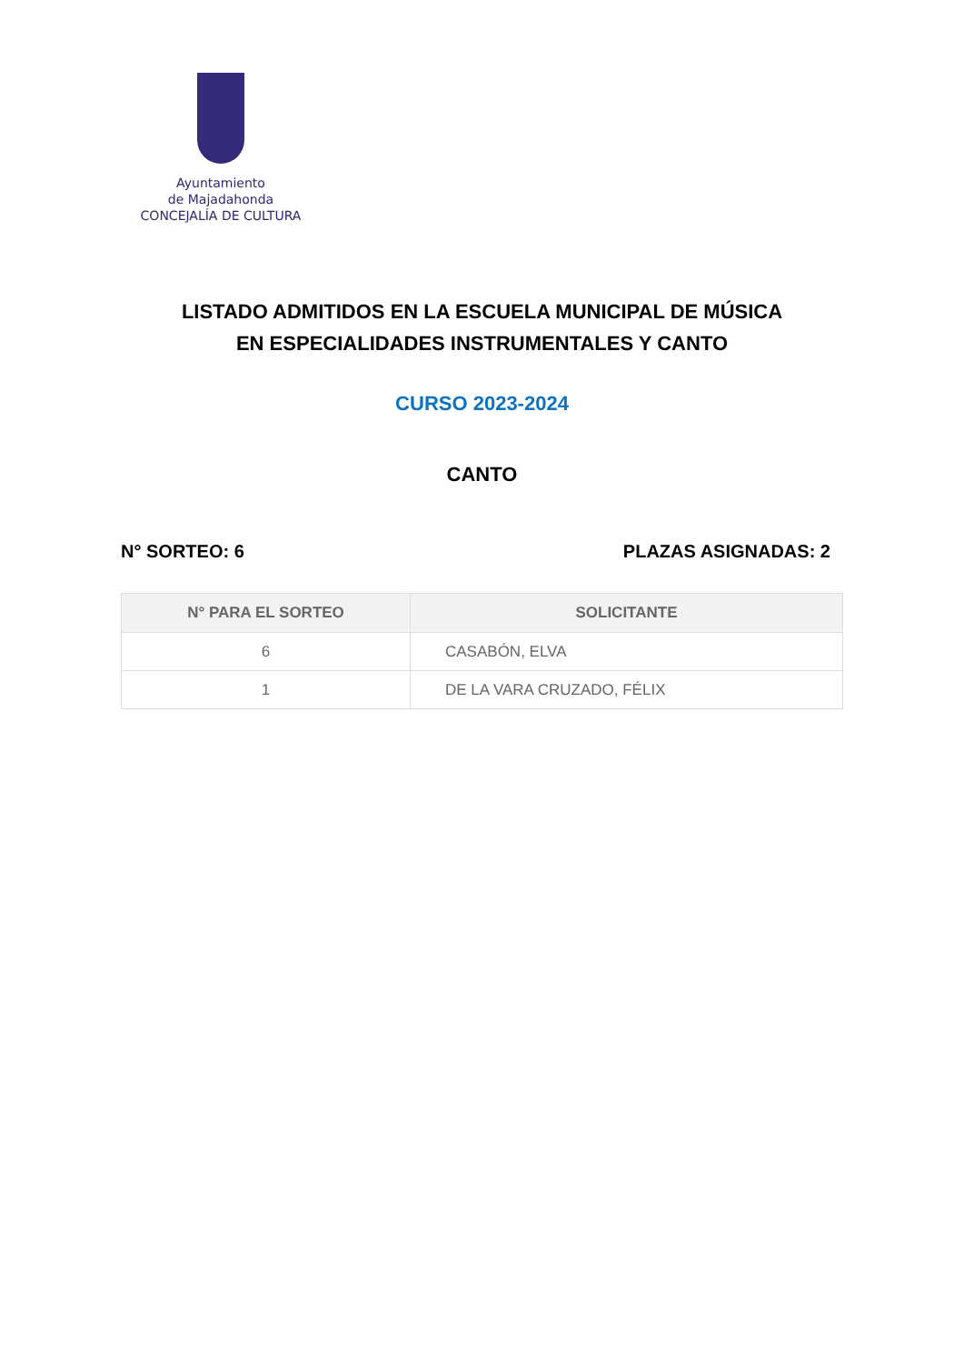Ayuntamiento
de Majadahonda
CONCEJALÍA DE CULTURA
LISTADO ADMITIDOS EN LA ESCUELA MUNICIPAL DE MÚSICA
EN ESPECIALIDADES INSTRUMENTALES Y CANTO
CURSO 2023-2024
CANTO
N° SORTEO: 6 PLAZAS ASIGNADAS: 2
| N° PARA EL SORTEO | SOLICITANTE |
| --- | --- |
| 6 | CASABÓN, ELVA |
| 1 | DE LA VARA CRUZADO, FÉLIX |